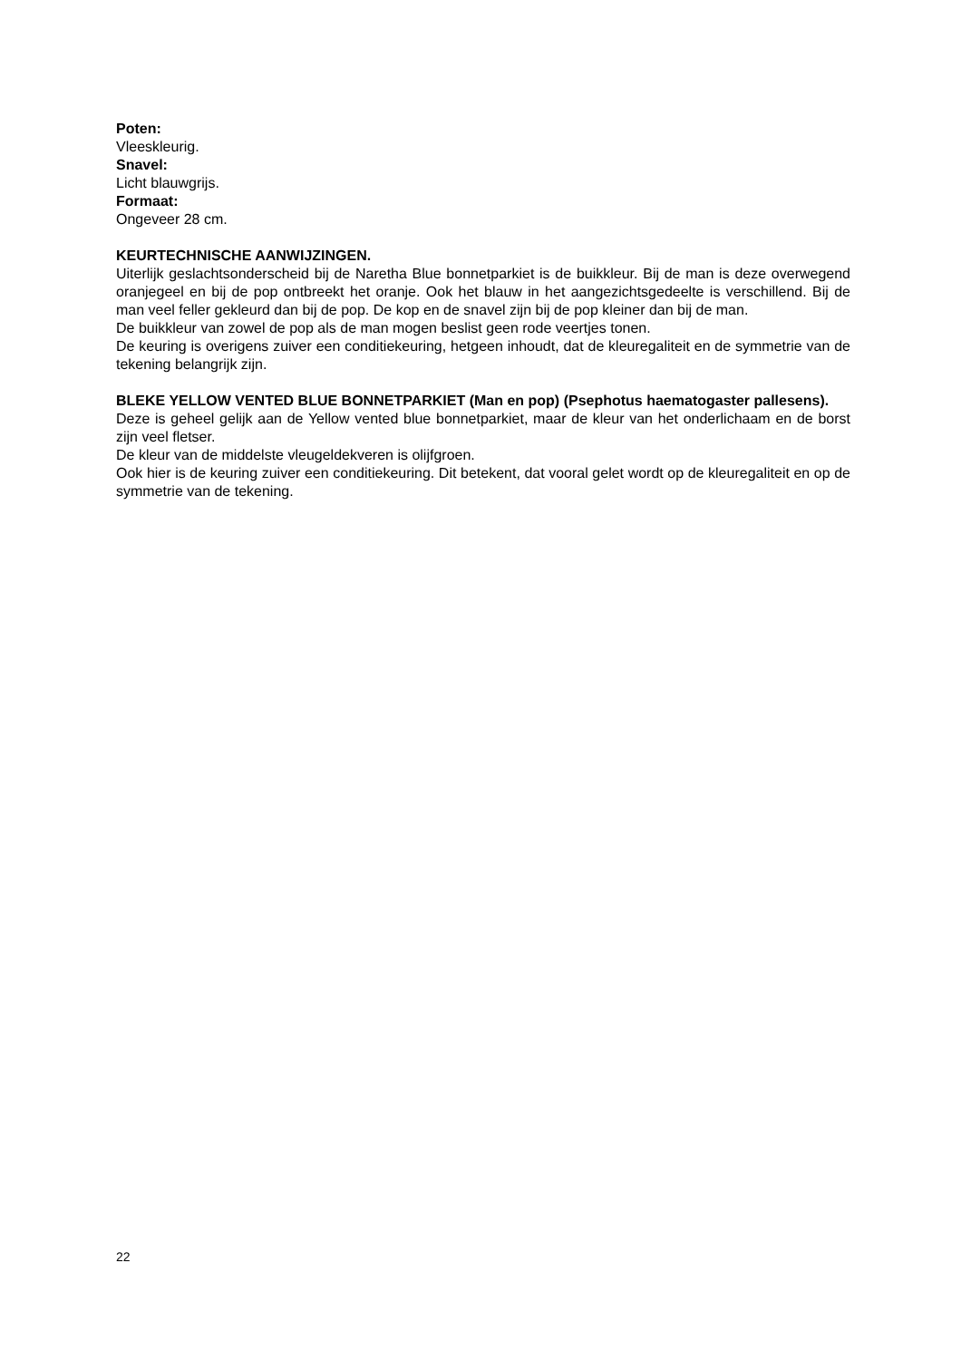Poten:
Vleeskleurig.
Snavel:
Licht blauwgrijs.
Formaat:
Ongeveer 28 cm.
KEURTECHNISCHE AANWIJZINGEN.
Uiterlijk geslachtsonderscheid bij de Naretha Blue bonnetparkiet is de buikkleur. Bij de man is deze overwegend oranjegeel en bij de pop ontbreekt het oranje. Ook het blauw in het aangezichtsgedeelte is verschillend. Bij de man veel feller gekleurd dan bij de pop. De kop en de snavel zijn bij de pop kleiner dan bij de man.
De buikkleur van zowel de pop als de man mogen beslist geen rode veertjes tonen.
De keuring is overigens zuiver een conditiekeuring, hetgeen inhoudt, dat de kleuregaliteit en de symmetrie van de tekening belangrijk zijn.
BLEKE YELLOW VENTED BLUE BONNETPARKIET (Man en pop) (Psephotus haematogaster pallesens).
Deze is geheel gelijk aan de Yellow vented blue bonnetparkiet, maar de kleur van het onderlichaam en de borst zijn veel fletser.
De kleur van de middelste vleugeldekveren is olijfgroen.
Ook hier is de keuring zuiver een conditiekeuring. Dit betekent, dat vooral gelet wordt op de kleuregaliteit en op de symmetrie van de tekening.
22